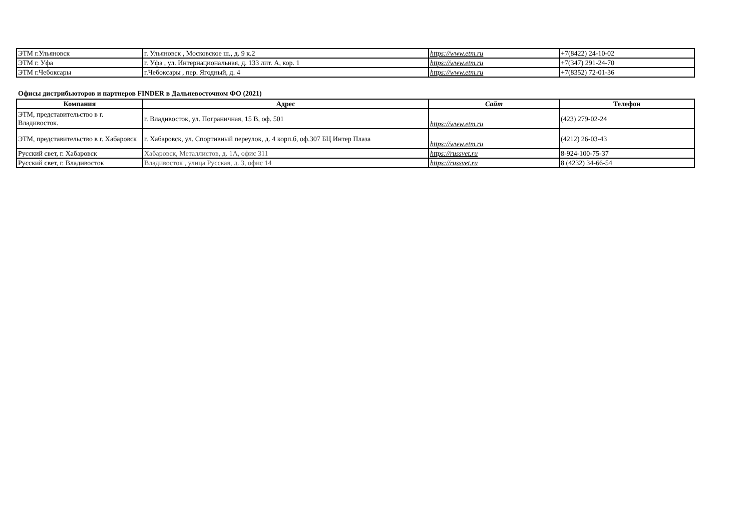| ЭТМ г.Ульяновск | г. Ульяновск , Московское ш., д. 9 к.2 | https://www.etm.ru | +7(8422) 24-10-02 |
| ЭТМ г. Уфа | г. Уфа , ул. Интернациональная, д. 133 лит. А, кор. 1 | https://www.etm.ru | +7(347) 291-24-70 |
| ЭТМ г.Чебоксары | г.Чебоксары , пер. Ягодный, д. 4 | https://www.etm.ru | +7(8352) 72-01-36 |
Офисы дистрибьюторов и партнеров FINDER в Дальневосточном ФО (2021)
| Компания | Адрес | Сайт | Телефон |
| --- | --- | --- | --- |
| ЭТМ, представительство в г. Владивосток. | г. Владивосток, ул. Пограничная, 15 В, оф. 501 | https://www.etm.ru | (423) 279-02-24 |
| ЭТМ, представительство в г. Хабаровск | г. Хабаровск, ул. Спортивный переулок, д. 4 корп.б, оф.307 БЦ Интер Плаза | https://www.etm.ru | (4212) 26-03-43 |
| Русский свет, г. Хабаровск | Хабаровск, Металлистов, д. 1А, офис 311 | https://russvet.ru | 8-924-100-75-37 |
| Русский свет, г. Владивосток | Владивосток , улица Русская, д. 3, офис 14 | https://russvet.ru | 8 (4232) 34-66-54 |